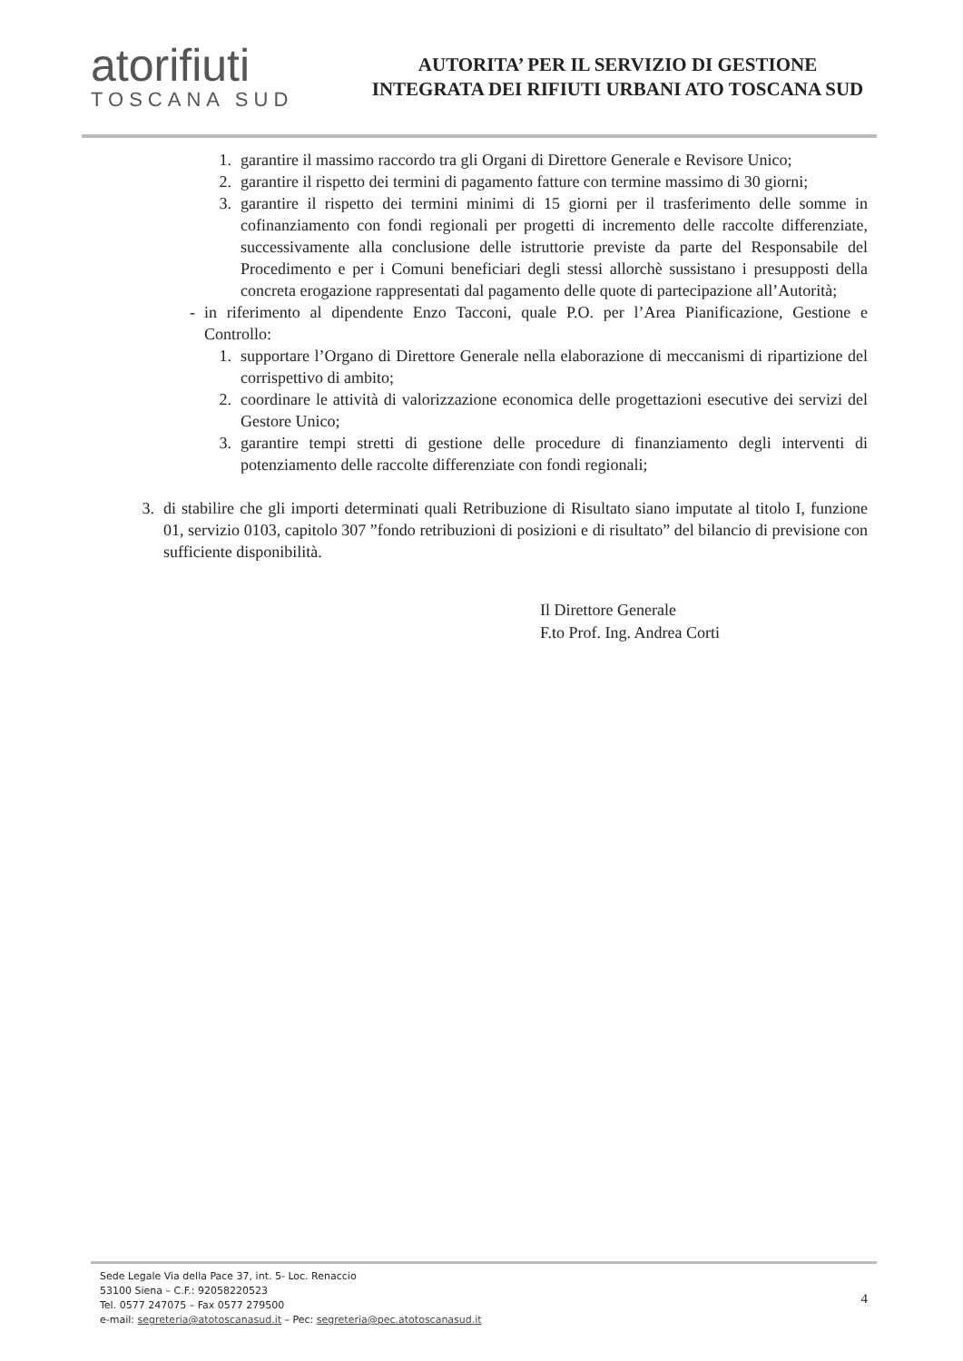atorifiuti
TOSCANA SUD
AUTORITA’ PER IL SERVIZIO DI GESTIONE
INTEGRATA DEI RIFIUTI URBANI ATO TOSCANA SUD
1. garantire il massimo raccordo tra gli Organi di Direttore Generale e Revisore Unico;
2. garantire il rispetto dei termini di pagamento fatture con termine massimo di 30 giorni;
3. garantire il rispetto dei termini minimi di 15 giorni per il trasferimento delle somme in cofinanziamento con fondi regionali per progetti di incremento delle raccolte differenziate, successivamente alla conclusione delle istruttorie previste da parte del Responsabile del Procedimento e per i Comuni beneficiari degli stessi allorchè sussistano i presupposti della concreta erogazione rappresentati dal pagamento delle quote di partecipazione all’Autorità;
- in riferimento al dipendente Enzo Tacconi, quale P.O. per l’Area Pianificazione, Gestione e Controllo:
1. supportare l’Organo di Direttore Generale nella elaborazione di meccanismi di ripartizione del corrispettivo di ambito;
2. coordinare le attività di valorizzazione economica delle progettazioni esecutive dei servizi del Gestore Unico;
3. garantire tempi stretti di gestione delle procedure di finanziamento degli interventi di potenziamento delle raccolte differenziate con fondi regionali;
3. di stabilire che gli importi determinati quali Retribuzione di Risultato siano imputate al titolo I, funzione 01, servizio 0103, capitolo 307 ”fondo retribuzioni di posizioni e di risultato” del bilancio di previsione con sufficiente disponibilità.
Il Direttore Generale
F.to Prof. Ing. Andrea Corti
Sede Legale Via della Pace 37, int. 5- Loc. Renaccio
53100 Siena – C.F.: 92058220523
Tel. 0577 247075 – Fax 0577 279500
e-mail: segreteria@atotoscanasud.it – Pec: segreteria@pec.atotoscanasud.it
4